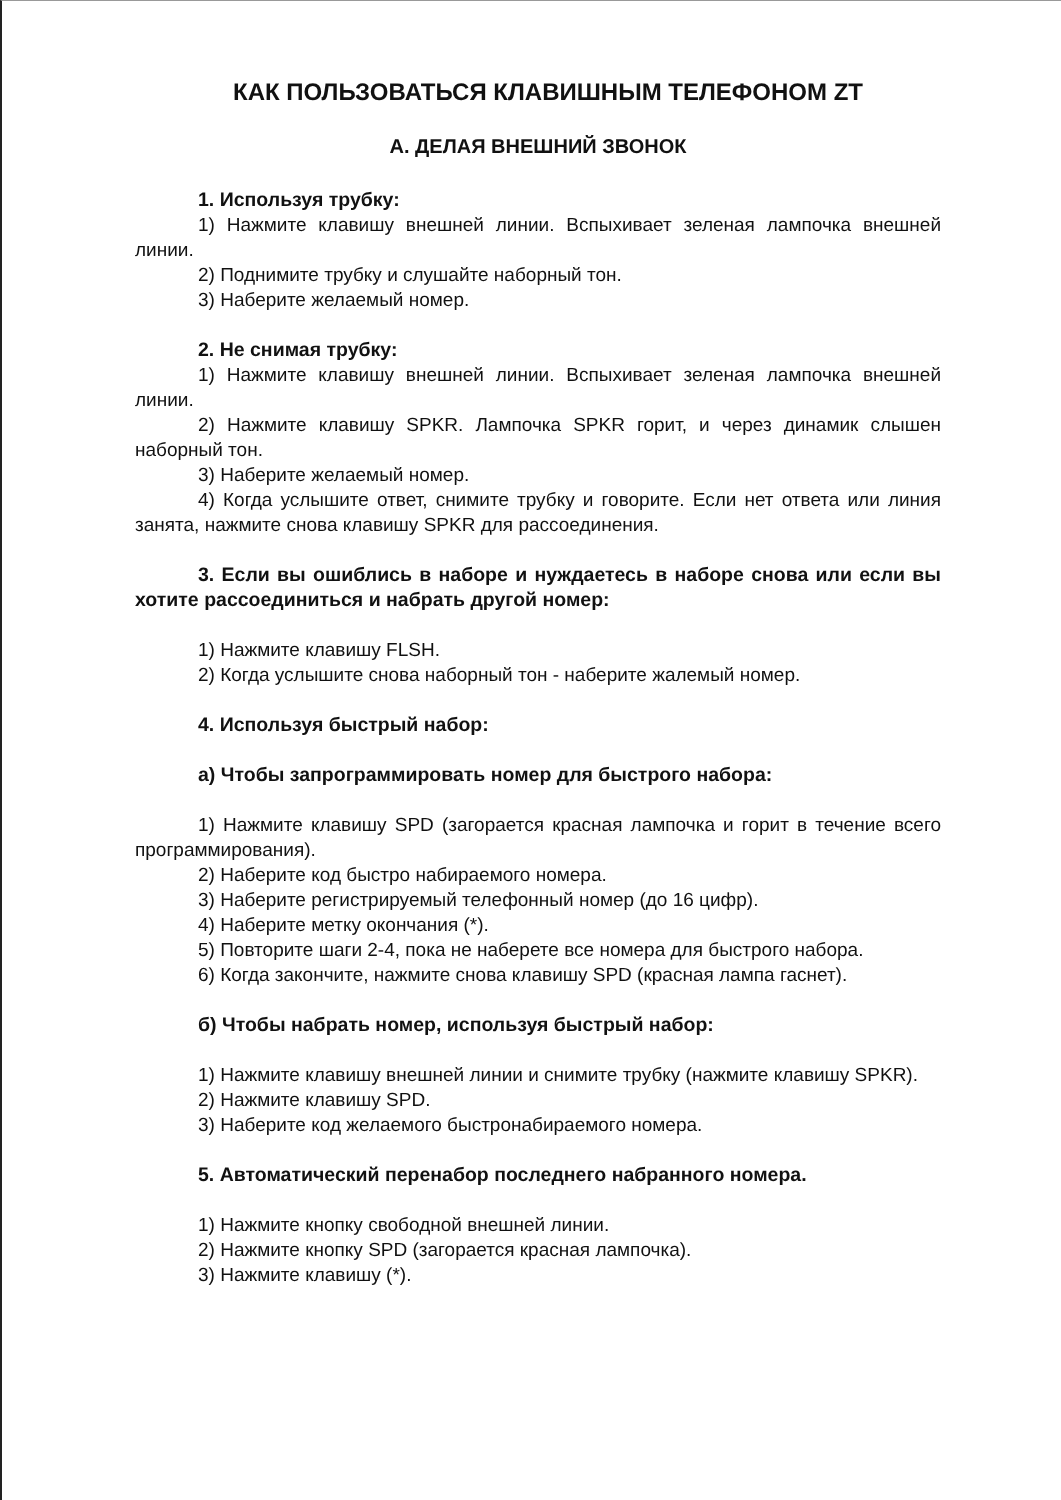КАК ПОЛЬЗОВАТЬСЯ КЛАВИШНЫМ ТЕЛЕФОНОМ ZT
А. ДЕЛАЯ ВНЕШНИЙ ЗВОНОК
1. Используя трубку:
1) Нажмите клавишу внешней линии. Вспыхивает зеленая лампочка внешней линии.
2) Поднимите трубку и слушайте наборный тон.
3) Наберите желаемый номер.
2. Не снимая трубку:
1) Нажмите клавишу внешней линии. Вспыхивает зеленая лампочка внешней линии.
2) Нажмите клавишу SPKR. Лампочка SPKR горит, и через динамик слышен наборный тон.
3) Наберите желаемый номер.
4) Когда услышите ответ, снимите трубку и говорите. Если нет ответа или линия занята, нажмите снова клавишу SPKR для рассоединения.
3. Если вы ошиблись в наборе и нуждаетесь в наборе снова или если вы хотите рассоединиться и набрать другой номер:
1) Нажмите клавишу FLSH.
2) Когда услышите снова наборный тон - наберите жалемый номер.
4. Используя быстрый набор:
а) Чтобы запрограммировать номер для быстрого набора:
1) Нажмите клавишу SPD (загорается красная лампочка и горит в течение всего программирования).
2) Наберите код быстро набираемого номера.
3) Наберите регистрируемый телефонный номер (до 16 цифр).
4) Наберите метку окончания (*).
5) Повторите шаги 2-4, пока не наберете все номера для быстрого набора.
6) Когда закончите, нажмите снова клавишу SPD (красная лампа гаснет).
б) Чтобы набрать номер, используя быстрый набор:
1) Нажмите клавишу внешней линии и снимите трубку (нажмите клавишу SPKR).
2) Нажмите клавишу SPD.
3) Наберите код желаемого быстронабираемого номера.
5. Автоматический перенабор последнего набранного номера.
1) Нажмите кнопку свободной внешней линии.
2) Нажмите кнопку SPD (загорается красная лампочка).
3) Нажмите клавишу (*).